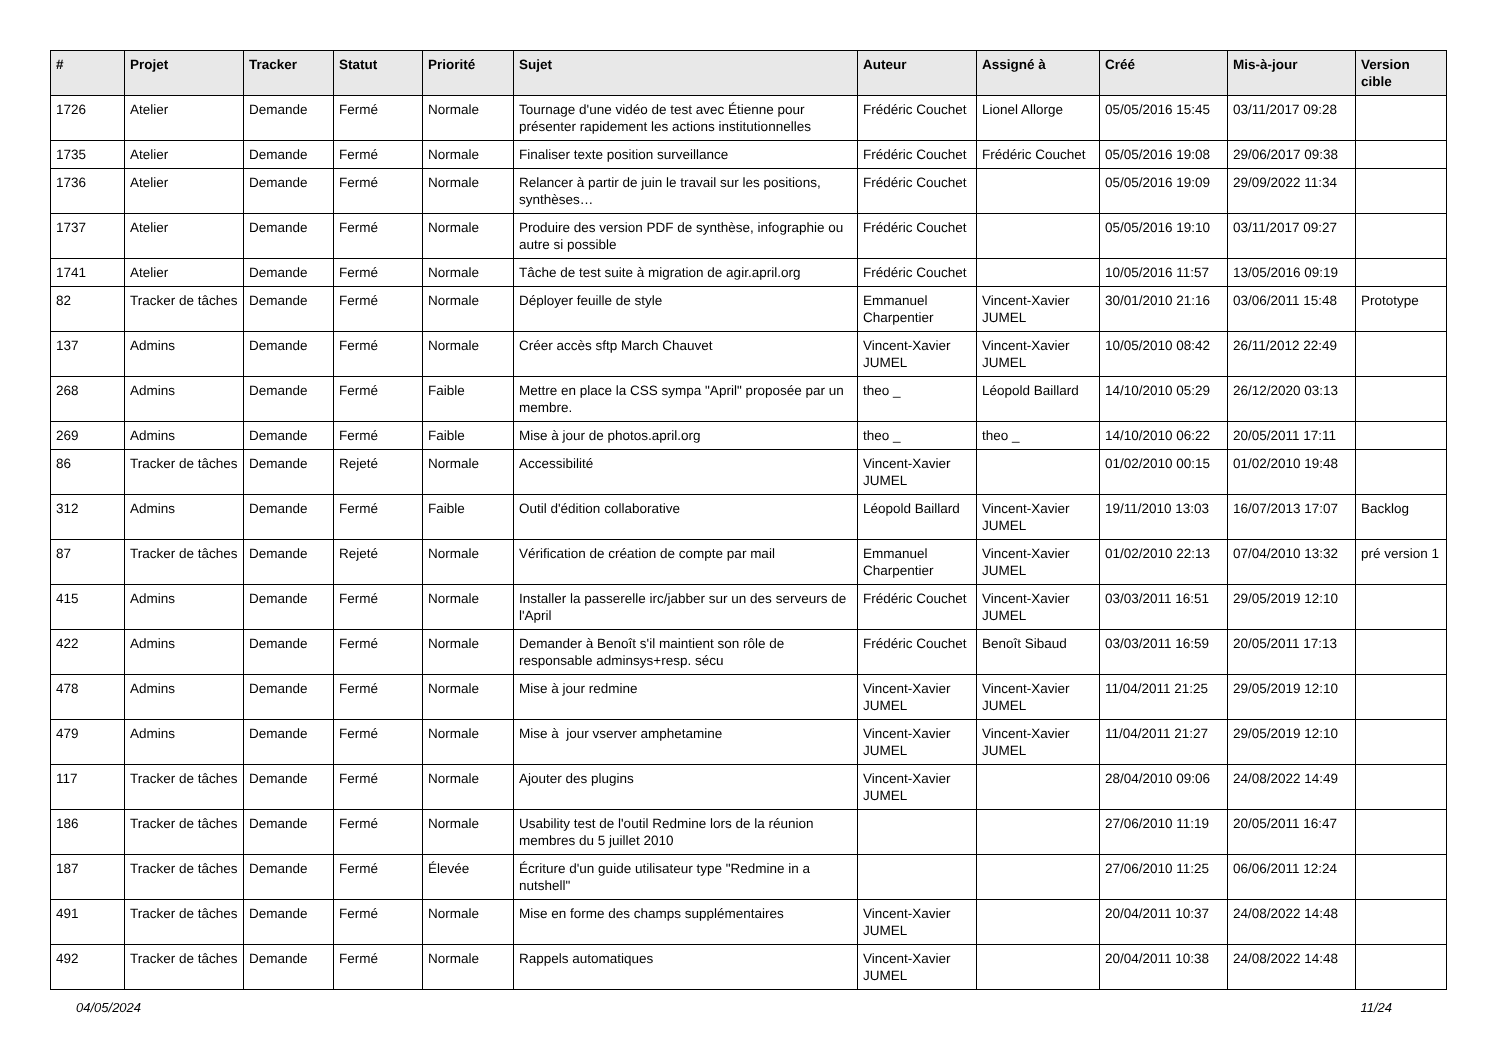| # | Projet | Tracker | Statut | Priorité | Sujet | Auteur | Assigné à | Créé | Mis-à-jour | Version cible |
| --- | --- | --- | --- | --- | --- | --- | --- | --- | --- | --- |
| 1726 | Atelier | Demande | Fermé | Normale | Tournage d'une vidéo de test avec Étienne pour présenter rapidement les actions institutionnelles | Frédéric Couchet | Lionel Allorge | 05/05/2016 15:45 | 03/11/2017 09:28 | |
| 1735 | Atelier | Demande | Fermé | Normale | Finaliser texte position surveillance | Frédéric Couchet | Frédéric Couchet | 05/05/2016 19:08 | 29/06/2017 09:38 | |
| 1736 | Atelier | Demande | Fermé | Normale | Relancer à partir de juin le travail sur les positions, synthèses… | Frédéric Couchet | | 05/05/2016 19:09 | 29/09/2022 11:34 | |
| 1737 | Atelier | Demande | Fermé | Normale | Produire des version PDF de synthèse, infographie ou autre si possible | Frédéric Couchet | | 05/05/2016 19:10 | 03/11/2017 09:27 | |
| 1741 | Atelier | Demande | Fermé | Normale | Tâche de test suite à migration de agir.april.org | Frédéric Couchet | | 10/05/2016 11:57 | 13/05/2016 09:19 | |
| 82 | Tracker de tâches | Demande | Fermé | Normale | Déployer feuille de style | Emmanuel Charpentier | Vincent-Xavier JUMEL | 30/01/2010 21:16 | 03/06/2011 15:48 | Prototype |
| 137 | Admins | Demande | Fermé | Normale | Créer accès sftp March Chauvet | Vincent-Xavier JUMEL | Vincent-Xavier JUMEL | 10/05/2010 08:42 | 26/11/2012 22:49 | |
| 268 | Admins | Demande | Fermé | Faible | Mettre en place la CSS sympa "April" proposée par un membre. | theo _ | Léopold Baillard | 14/10/2010 05:29 | 26/12/2020 03:13 | |
| 269 | Admins | Demande | Fermé | Faible | Mise à jour de photos.april.org | theo _ | theo _ | 14/10/2010 06:22 | 20/05/2011 17:11 | |
| 86 | Tracker de tâches | Demande | Rejeté | Normale | Accessibilité | Vincent-Xavier JUMEL | | 01/02/2010 00:15 | 01/02/2010 19:48 | |
| 312 | Admins | Demande | Fermé | Faible | Outil d'édition collaborative | Léopold Baillard | Vincent-Xavier JUMEL | 19/11/2010 13:03 | 16/07/2013 17:07 | Backlog |
| 87 | Tracker de tâches | Demande | Rejeté | Normale | Vérification de création de compte par mail | Emmanuel Charpentier | Vincent-Xavier JUMEL | 01/02/2010 22:13 | 07/04/2010 13:32 | pré version 1 |
| 415 | Admins | Demande | Fermé | Normale | Installer la passerelle irc/jabber sur un des serveurs de l'April | Frédéric Couchet | Vincent-Xavier JUMEL | 03/03/2011 16:51 | 29/05/2019 12:10 | |
| 422 | Admins | Demande | Fermé | Normale | Demander à Benoît s'il maintient son rôle de responsable adminsys+resp. sécu | Frédéric Couchet | Benoît Sibaud | 03/03/2011 16:59 | 20/05/2011 17:13 | |
| 478 | Admins | Demande | Fermé | Normale | Mise à jour redmine | Vincent-Xavier JUMEL | Vincent-Xavier JUMEL | 11/04/2011 21:25 | 29/05/2019 12:10 | |
| 479 | Admins | Demande | Fermé | Normale | Mise à jour vserver amphetamine | Vincent-Xavier JUMEL | Vincent-Xavier JUMEL | 11/04/2011 21:27 | 29/05/2019 12:10 | |
| 117 | Tracker de tâches | Demande | Fermé | Normale | Ajouter des plugins | Vincent-Xavier JUMEL | | 28/04/2010 09:06 | 24/08/2022 14:49 | |
| 186 | Tracker de tâches | Demande | Fermé | Normale | Usability test de l'outil Redmine lors de la réunion membres du 5 juillet 2010 | | | 27/06/2010 11:19 | 20/05/2011 16:47 | |
| 187 | Tracker de tâches | Demande | Fermé | Élevée | Écriture d'un guide utilisateur type "Redmine in a nutshell" | | | 27/06/2010 11:25 | 06/06/2011 12:24 | |
| 491 | Tracker de tâches | Demande | Fermé | Normale | Mise en forme des champs supplémentaires | Vincent-Xavier JUMEL | | 20/04/2011 10:37 | 24/08/2022 14:48 | |
| 492 | Tracker de tâches | Demande | Fermé | Normale | Rappels automatiques | Vincent-Xavier JUMEL | | 20/04/2011 10:38 | 24/08/2022 14:48 | |
04/05/2024 11/24